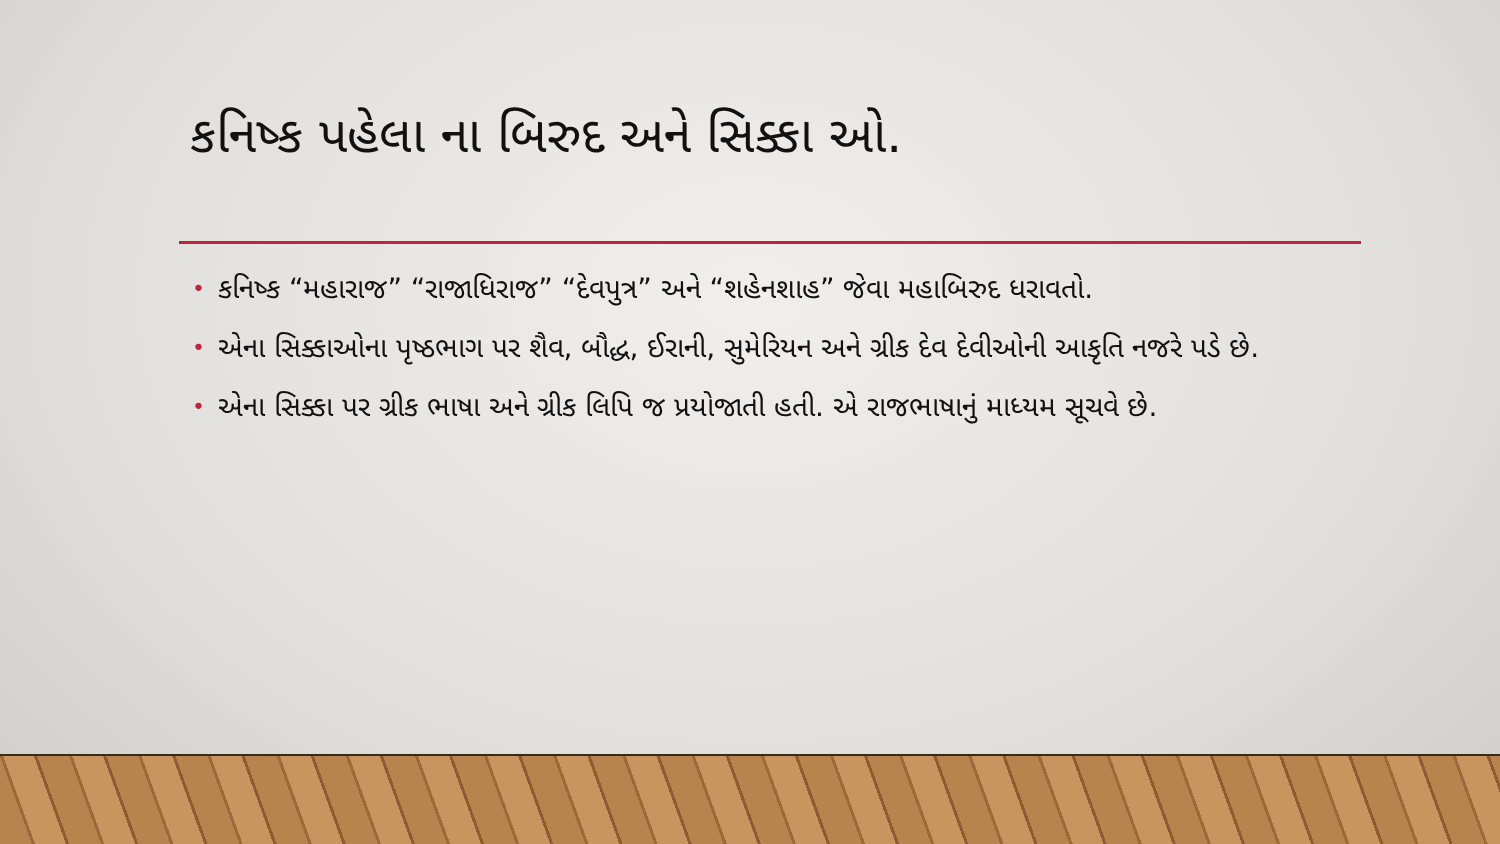કનિષ્ક પહેલા ના બિરુદ અને સિક્કા ઓ.
• કનિષ્ક “મહારાજ” “રાજાધિરાજ” “દેવપુત્ર” અને “શહેનશાહ” જેવા મહાબિરુદ ધરાવતો.
• એના સિક્કાઓના પૃષ્ઠભાગ પર શૈવ, બૌદ્ધ, ઈરાની, સુમેરિયન અને ગ્રીક દેવ દેવીઓની આકૃતિ નજરે પડે છે.
• એના સિક્કા પર ગ્રીક ભાષા અને ગ્રીક લિપિ જ પ્રયોજાતી હતી. એ રાજભાષાનું માધ્યમ સૂચવે છે.